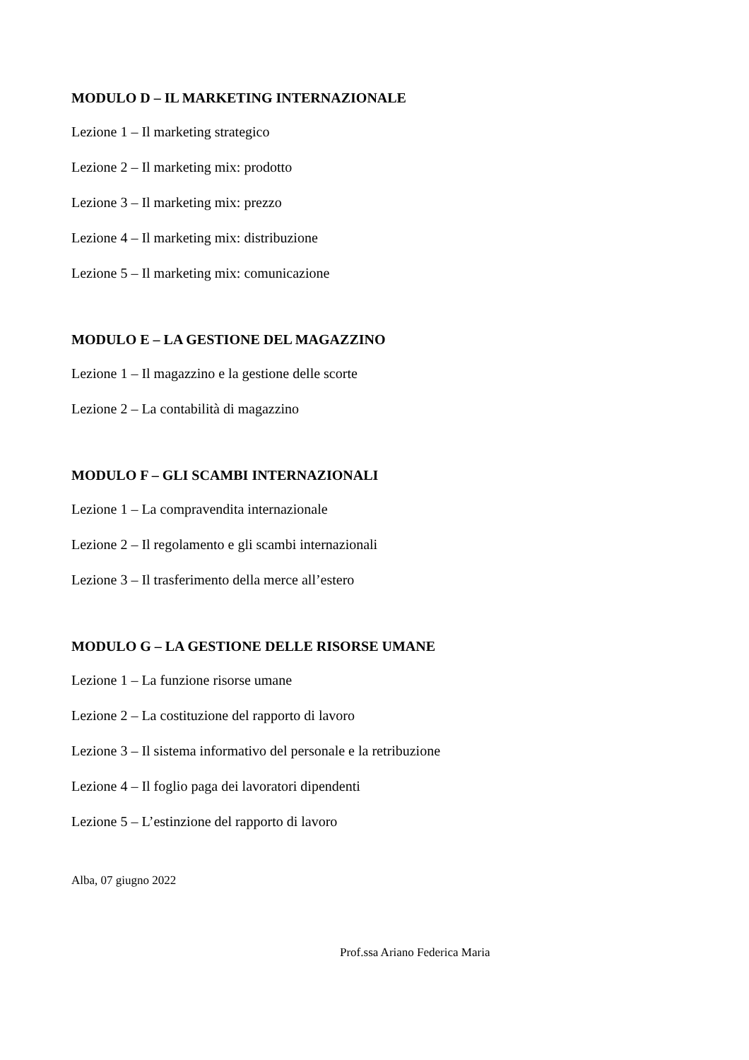MODULO D – IL MARKETING INTERNAZIONALE
Lezione 1 – Il marketing strategico
Lezione 2 – Il marketing mix: prodotto
Lezione 3 – Il marketing mix: prezzo
Lezione 4 – Il marketing mix: distribuzione
Lezione 5 – Il marketing mix: comunicazione
MODULO E – LA GESTIONE DEL MAGAZZINO
Lezione 1 – Il magazzino e la gestione delle scorte
Lezione 2 – La contabilità di magazzino
MODULO F – GLI SCAMBI INTERNAZIONALI
Lezione 1 – La compravendita internazionale
Lezione 2 – Il regolamento e gli scambi internazionali
Lezione 3 – Il trasferimento della merce all’estero
MODULO G – LA GESTIONE DELLE RISORSE UMANE
Lezione 1 – La funzione risorse umane
Lezione 2 – La costituzione del rapporto di lavoro
Lezione 3 – Il sistema informativo del personale e la retribuzione
Lezione 4 – Il foglio paga dei lavoratori dipendenti
Lezione 5 – L’estinzione del rapporto di lavoro
Alba, 07 giugno 2022
Prof.ssa Ariano Federica Maria